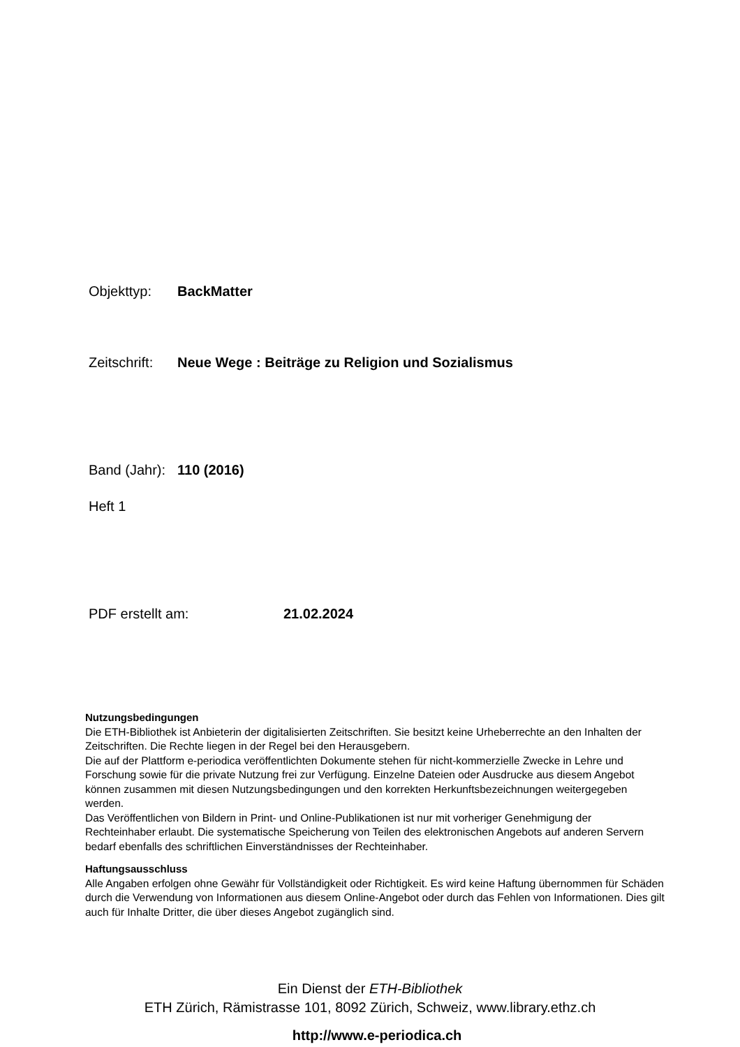Objekttyp: BackMatter
Zeitschrift: Neue Wege : Beiträge zu Religion und Sozialismus
Band (Jahr): 110 (2016)
Heft 1
PDF erstellt am: 21.02.2024
Nutzungsbedingungen
Die ETH-Bibliothek ist Anbieterin der digitalisierten Zeitschriften. Sie besitzt keine Urheberrechte an den Inhalten der Zeitschriften. Die Rechte liegen in der Regel bei den Herausgebern.
Die auf der Plattform e-periodica veröffentlichten Dokumente stehen für nicht-kommerzielle Zwecke in Lehre und Forschung sowie für die private Nutzung frei zur Verfügung. Einzelne Dateien oder Ausdrucke aus diesem Angebot können zusammen mit diesen Nutzungsbedingungen und den korrekten Herkunftsbezeichnungen weitergegeben werden.
Das Veröffentlichen von Bildern in Print- und Online-Publikationen ist nur mit vorheriger Genehmigung der Rechteinhaber erlaubt. Die systematische Speicherung von Teilen des elektronischen Angebots auf anderen Servern bedarf ebenfalls des schriftlichen Einverständnisses der Rechteinhaber.
Haftungsausschluss
Alle Angaben erfolgen ohne Gewähr für Vollständigkeit oder Richtigkeit. Es wird keine Haftung übernommen für Schäden durch die Verwendung von Informationen aus diesem Online-Angebot oder durch das Fehlen von Informationen. Dies gilt auch für Inhalte Dritter, die über dieses Angebot zugänglich sind.
Ein Dienst der ETH-Bibliothek
ETH Zürich, Rämistrasse 101, 8092 Zürich, Schweiz, www.library.ethz.ch
http://www.e-periodica.ch